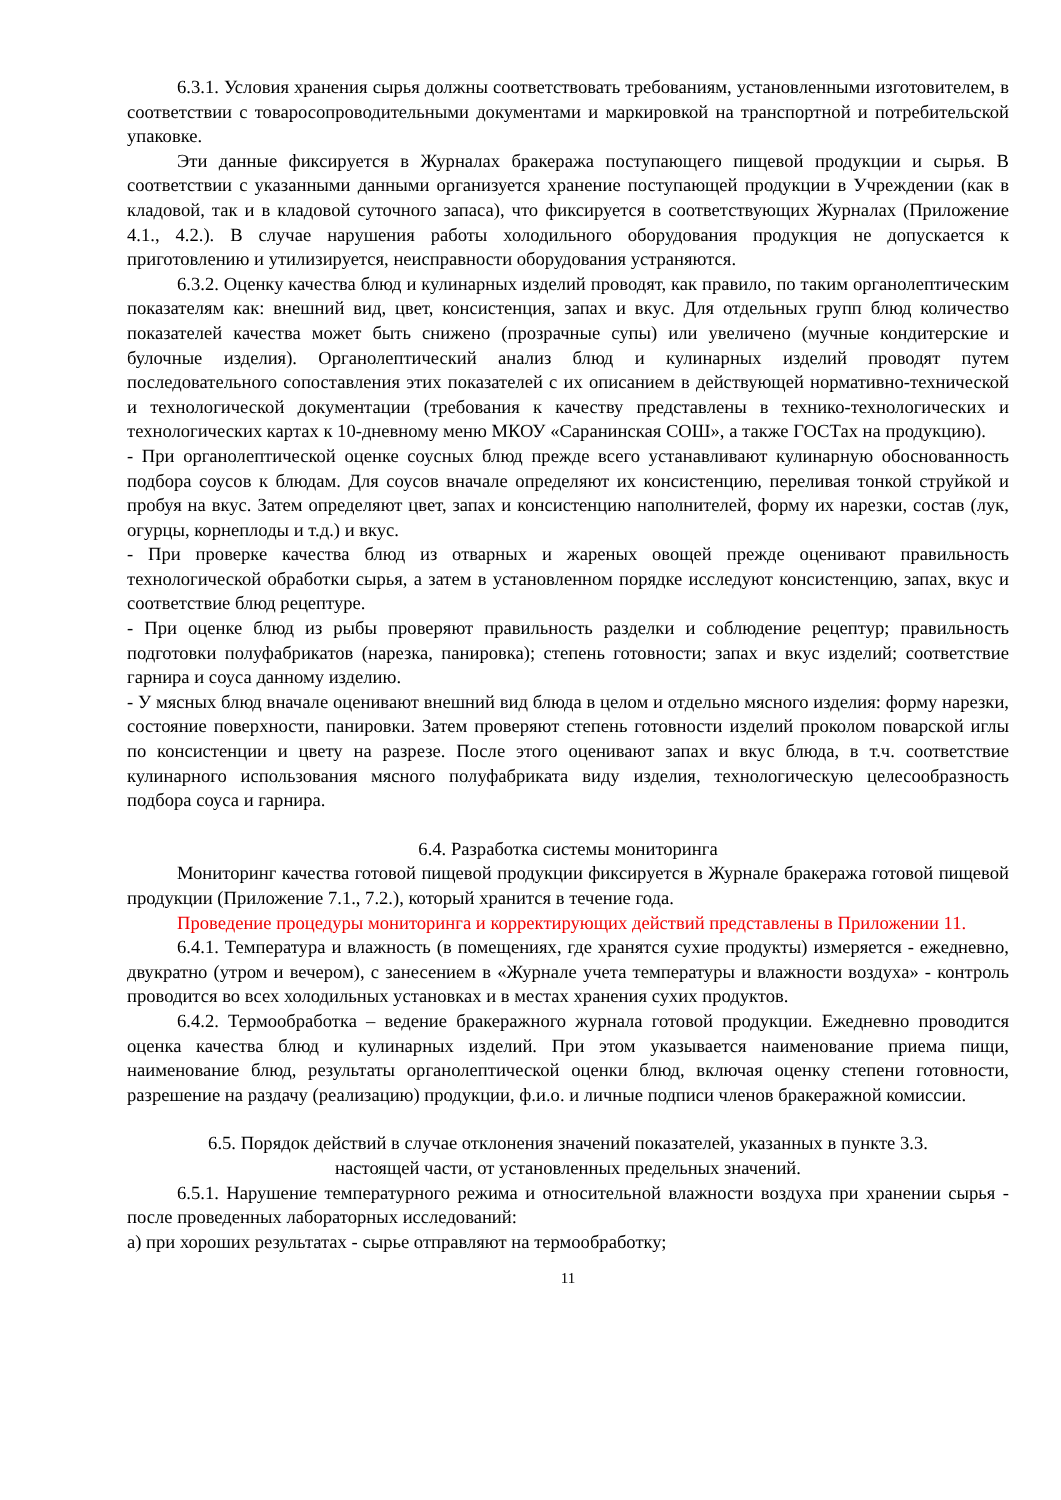6.3.1. Условия хранения сырья должны соответствовать требованиям, установленными изготовителем, в соответствии с товаросопроводительными документами и маркировкой на транспортной и потребительской упаковке.
Эти данные фиксируется в Журналах бракеража поступающего пищевой продукции и сырья. В соответствии с указанными данными организуется хранение поступающей продукции в Учреждении (как в кладовой, так и в кладовой суточного запаса), что фиксируется в соответствующих Журналах (Приложение 4.1., 4.2.). В случае нарушения работы холодильного оборудования продукция не допускается к приготовлению и утилизируется, неисправности оборудования устраняются.
6.3.2. Оценку качества блюд и кулинарных изделий проводят, как правило, по таким органолептическим показателям как: внешний вид, цвет, консистенция, запах и вкус. Для отдельных групп блюд количество показателей качества может быть снижено (прозрачные супы) или увеличено (мучные кондитерские и булочные изделия). Органолептический анализ блюд и кулинарных изделий проводят путем последовательного сопоставления этих показателей с их описанием в действующей нормативно-технической и технологической документации (требования к качеству представлены в технико-технологических и технологических картах к 10-дневному меню МКОУ «Саранинская СОШ», а также ГОСТах на продукцию).
- При органолептической оценке соусных блюд прежде всего устанавливают кулинарную обоснованность подбора соусов к блюдам. Для соусов вначале определяют их консистенцию, переливая тонкой струйкой и пробуя на вкус. Затем определяют цвет, запах и консистенцию наполнителей, форму их нарезки, состав (лук, огурцы, корнеплоды и т.д.) и вкус.
- При проверке качества блюд из отварных и жареных овощей прежде оценивают правильность технологической обработки сырья, а затем в установленном порядке исследуют консистенцию, запах, вкус и соответствие блюд рецептуре.
- При оценке блюд из рыбы проверяют правильность разделки и соблюдение рецептур; правильность подготовки полуфабрикатов (нарезка, панировка); степень готовности; запах и вкус изделий; соответствие гарнира и соуса данному изделию.
- У мясных блюд вначале оценивают внешний вид блюда в целом и отдельно мясного изделия: форму нарезки, состояние поверхности, панировки. Затем проверяют степень готовности изделий проколом поварской иглы по консистенции и цвету на разрезе. После этого оценивают запах и вкус блюда, в т.ч. соответствие кулинарного использования мясного полуфабриката виду изделия, технологическую целесообразность подбора соуса и гарнира.
6.4. Разработка системы мониторинга
Мониторинг качества готовой пищевой продукции фиксируется в Журнале бракеража готовой пищевой продукции (Приложение 7.1., 7.2.), который хранится в течение года.
Проведение процедуры мониторинга и корректирующих действий представлены в Приложении 11.
6.4.1. Температура и влажность (в помещениях, где хранятся сухие продукты) измеряется - ежедневно, двукратно (утром и вечером), с занесением в «Журнале учета температуры и влажности воздуха» - контроль проводится во всех холодильных установках и в местах хранения сухих продуктов.
6.4.2. Термообработка – ведение бракеражного журнала готовой продукции. Ежедневно проводится оценка качества блюд и кулинарных изделий. При этом указывается наименование приема пищи, наименование блюд, результаты органолептической оценки блюд, включая оценку степени готовности, разрешение на раздачу (реализацию) продукции, ф.и.о. и личные подписи членов бракеражной комиссии.
6.5. Порядок действий в случае отклонения значений показателей, указанных в пункте 3.3.
настоящей части, от установленных предельных значений.
6.5.1. Нарушение температурного режима и относительной влажности воздуха при хранении сырья - после проведенных лабораторных исследований:
а) при хороших результатах - сырье отправляют на термообработку;
11